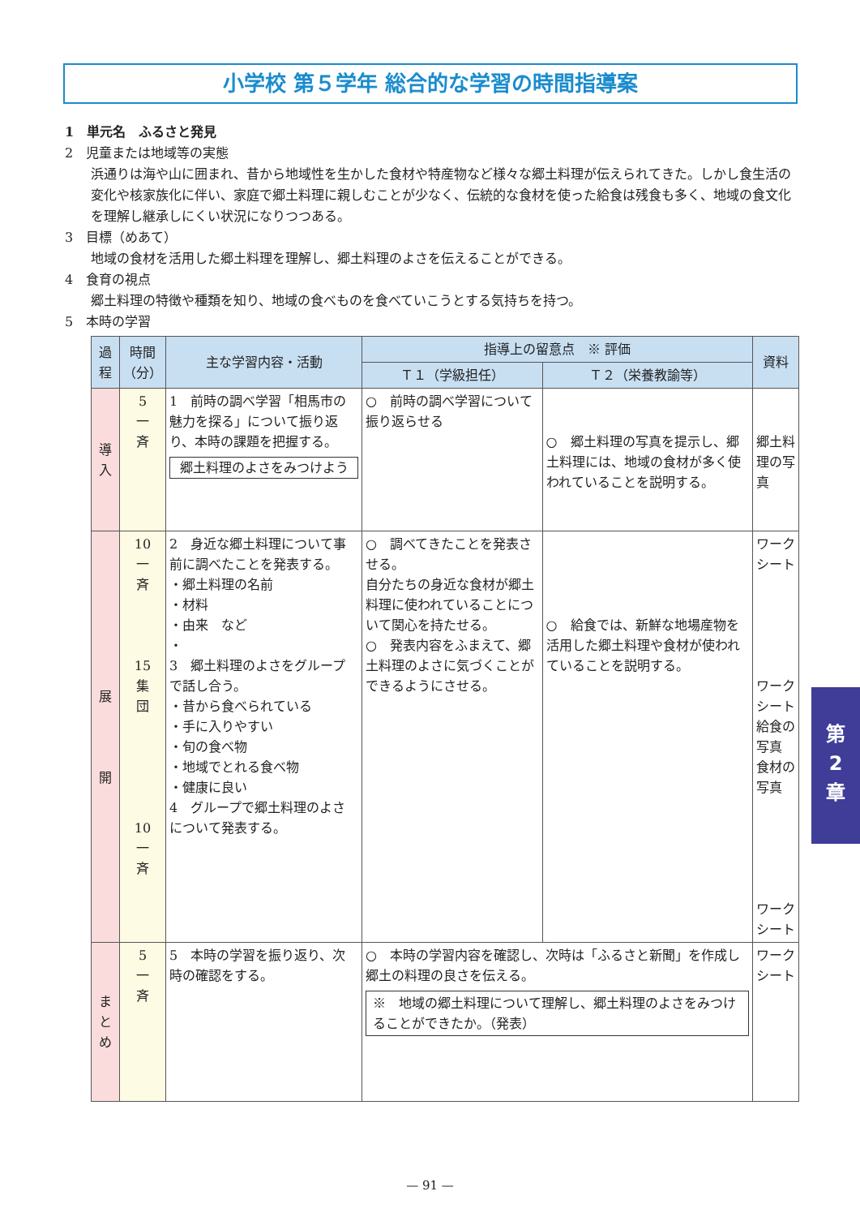小学校 第５学年 総合的な学習の時間指導案
1　単元名　ふるさと発見
2　児童または地域等の実態
浜通りは海や山に囲まれ、昔から地域性を生かした食材や特産物など様々な郷土料理が伝えられてきた。しかし食生活の変化や核家族化に伴い、家庭で郷土料理に親しむことが少なく、伝統的な食材を使った給食は残食も多く、地域の食文化を理解し継承しにくい状況になりつつある。
3　目標（めあて）
地域の食材を活用した郷土料理を理解し、郷土料理のよさを伝えることができる。
4　食育の視点
郷土料理の特徴や種類を知り、地域の食べものを食べていこうとする気持ちを持つ。
5　本時の学習
| 過程 | 時間（分） | 主な学習内容・活動 | 指導上の留意点 ※ 評価 | | 資料 |
| --- | --- | --- | --- | --- | --- |
| | | | Ｔ１（学級担任） | Ｔ２（栄養教諭等） | |
| 導 入 | 5 一 斉 | 1 前時の調べ学習「相馬市の魅力を探る」について振り返り、本時の課題を把握する。 郷土料理のよさをみつけよう | ○ 前時の調べ学習について振り返らせる | ○ 郷土料理の写真を提示し、郷土料理には、地域の食材が多く使われていることを説明する。 | 郷土料理の写真 |
| 展 開 | 10 一 斉 15 集 団 10 一 斉 | 2 身近な郷土料理について事前に調べたことを発表する。 ・郷土料理の名前 ・材料 ・由来 など ・ 3 郷土料理のよさをグループで話し合う。 ・昔から食べられている ・手に入りやすい ・旬の食べ物 ・地域でとれる食べ物 ・健康に良い 4 グループで郷土料理のよさについて発表する。 | ○ 調べてきたことを発表させる。 自分たちの身近な食材が郷土料理に使われていることについて関心を持たせる。 ○ 発表内容をふまえて、郷土料理のよさに気づくことができるようにさせる。 | ○ 給食では、新鮮な地場産物を活用した郷土料理や食材が使われていることを説明する。 | ワークシート ワークシート 給食の写真 食材の写真 ワークシート |
| ま と め | 5 一 斉 | 5 本時の学習を振り返り、次時の確認をする。 | ○ 本時の学習内容を確認し、次時は「ふるさと新聞」を作成し郷土の料理の良さを伝える。 ※ 地域の郷土料理について理解し、郷土料理のよさをみつけることができたか。（発表） | | ワークシート |
第
2
章
— 91 —